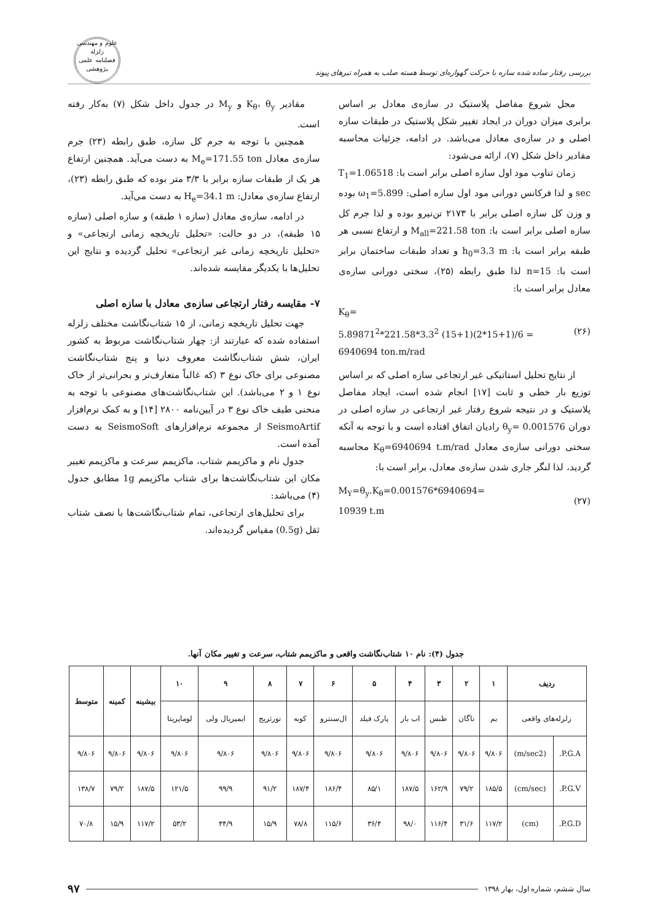بررسی رفتار ساده شده سازه با حرکت گهواره‌ای توسط هسته صلب به همراه تیرهای پیوند
علوم و مهندسی زلزله
فصلنامه علمی پژوهشی
محل شروع مفاصل پلاستیک در سازه‌ی معادل بر اساس برابری میزان دوران در ایجاد تغییر شکل پلاستیک در طبقات سازه اصلی و در سازه‌ی معادل می‌باشد. در ادامه، جزئیات محاسبه مقادیر داخل شکل (۷)، ارائه می‌شود:
زمان تناوب مود اول سازه اصلی برابر است با: T<sub>1</sub>=1.06518 sec و لذا فرکانس دورانی مود اول سازه اصلی: ω<sub>1</sub>=5.899 بوده و وزن کل سازه اصلی برابر با ۲۱۷۳ تن‌نیرو بوده و لذا جرم کل سازه اصلی برابر است با: M<sub>all</sub>=221.58 ton و ارتفاع نسبی هر طبقه برابر است با: h<sub>0</sub>=3.3 m و تعداد طبقات ساختمان برابر است با: n=15 لذا طبق رابطه (۲۵)، سختی دورانی سازه‌ی معادل برابر است با:
K<sub>θ</sub>=
5.89871<sup>2</sup>*221.58*3.3<sup>2</sup> (15+1)(2*15+1)/6 =
6940694 ton.m/rad (۲۶)
از نتایج تحلیل استاتیکی غیر ارتجاعی سازه اصلی که بر اساس توزیع بار خطی و ثابت [۱۷] انجام شده است، ایجاد مفاصل پلاستیک و در نتیجه شروع رفتار غیر ارتجاعی در سازه اصلی در دوران θ<sub>y</sub>= 0.001576 رادیان اتفاق افتاده است و با توجه به آنکه سختی دورانی سازه‌ی معادل K<sub>θ</sub>=6940694 t.m/rad محاسبه گردید، لذا لنگر جاری شدن سازه‌ی معادل، برابر است با:
M<sub>Y</sub>=θ<sub>y</sub>.K<sub>θ</sub>=0.001576*6940694=
10939 t.m (۲۷)
مقادیر K<sub>θ</sub>، θ<sub>y</sub> و M<sub>y</sub> در جدول داخل شکل (۷) به‌کار رفته است.
همچنین با توجه به جرم کل سازه، طبق رابطه (۲۳) جرم سازه‌ی معادل M<sub>e</sub>=171.55 ton به دست می‌آید. همچنین ارتفاع هر یک از طبقات سازه برابر با ۳/۳ متر بوده که طبق رابطه (۲۳)، ارتفاع سازه‌ی معادل: H<sub>e</sub>=34.1 m به دست می‌آید.
در ادامه، سازه‌ی معادل (سازه ۱ طبقه) و سازه اصلی (سازه ۱۵ طبقه)، در دو حالت: «تحلیل تاریخچه زمانی ارتجاعی» و «تحلیل تاریخچه زمانی غیر ارتجاعی» تحلیل گردیده و نتایج این تحلیل‌ها با یکدیگر مقایسه شده‌اند.
۷- مقایسه رفتار ارتجاعی سازه‌ی معادل با سازه اصلی
جهت تحلیل تاریخچه زمانی، از ۱۵ شتاب‌نگاشت مختلف زلزله استفاده شده که عبارتند از: چهار شتاب‌نگاشت مربوط به کشور ایران، شش شتاب‌نگاشت معروف دنیا و پنج شتاب‌نگاشت مصنوعی برای خاک نوع ۳ (که غالباً متعارف‌تر و بحرانی‌تر از خاک نوع ۱ و ۲ می‌باشد). این شتاب‌نگاشت‌های مصنوعی با توجه به منحنی طیف خاک نوع ۳ در آیین‌نامه ۲۸۰۰ [۱۴] و به کمک نرم‌افزار SeismoArtif از مجموعه نرم‌افزارهای SeismoSoft به دست آمده است.
جدول نام و ماکزیمم شتاب، ماکزیمم سرعت و ماکزیمم تغییر مکان این شتاب‌نگاشت‌ها برای شتاب ماکزیمم 1g مطابق جدول (۴) می‌باشد:
برای تحلیل‌های ارتجاعی، تمام شتاب‌نگاشت‌ها با نصف شتاب ثقل (0.5g) مقیاس گردیده‌اند.
جدول (۴): نام ۱۰ شتاب‌نگاشت واقعی و ماکزیمم شتاب، سرعت و تغییر مکان آنها.
| ردیف | | ۱ | ۲ | ۳ | ۴ | ۵ | ۶ | ۷ | ۸ | ۹ | ۱۰ | بیشینه | کمینه | متوسط |
| --- | --- | --- | --- | --- | --- | --- | --- | --- | --- | --- | --- | --- | --- | --- |
| زلزله‌های واقعی | | بم | ناگان | طبس | اب بار | پارک فیلد | ال‌سنترو | کوبه | نورثریج | ایمپریال ولی | لوماپریتا | | | |
| P.G.A. | (m/sec2) | ۹/۸۰۶ | ۹/۸۰۶ | ۹/۸۰۶ | ۹/۸۰۶ | ۹/۸۰۶ | ۹/۸۰۶ | ۹/۸۰۶ | ۹/۸۰۶ | ۹/۸۰۶ | ۹/۸۰۶ | ۹/۸۰۶ | ۹/۸۰۶ | ۹/۸۰۶ |
| P.G.V. | (cm/sec) | ۱۸۵/۵ | ۷۹/۲ | ۱۶۲/۹ | ۱۸۷/۵ | ۸۵/۱ | ۱۸۶/۴ | ۱۸۷/۴ | ۹۱/۲ | ۹۹/۹ | ۱۲۱/۵ | ۱۸۷/۵ | ۷۹/۲ | ۱۳۸/۷ |
| P.G.D. | (cm) | ۱۱۷/۲ | ۳۱/۶ | ۱۱۶/۴ | ۹۸/۰ | ۳۶/۴ | ۱۱۵/۶ | ۷۸/۸ | ۱۵/۹ | ۴۴/۹ | ۵۳/۲ | ۱۱۷/۲ | ۱۵/۹ | ۷۰/۸ |
سال ششم، شماره اول، بهار ۱۳۹۸ ۹۷